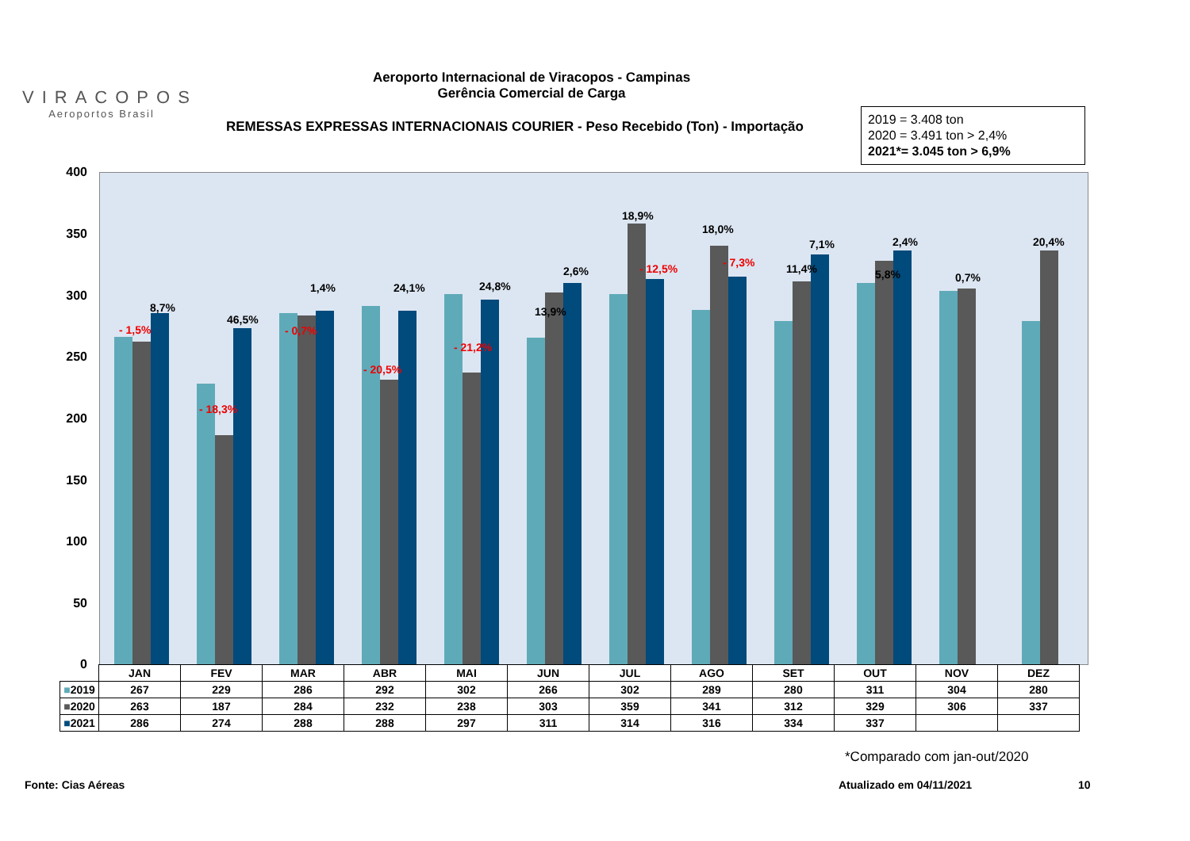VIRACOPOS
Aeroportos Brasil
Aeroporto Internacional de Viracopos - Campinas
Gerência Comercial de Carga
REMESSAS EXPRESSAS INTERNACIONAIS COURIER - Peso Recebido (Ton) - Importação
2019 = 3.408 ton
2020 = 3.491 ton > 2,4%
2021*= 3.045 ton > 6,9%
400
350
300
250
200
150
100
50
0
- 1,5%
8,7%
- 18,3%
46,5%
- 0,7%
1,4%
- 20,5%
24,1%
- 21,2%
24,8%
13,9%
2,6% - 12,5%
18,9%
- 7,3%
18,0%
11,4%
7,1%
5,8%
2,4%
0,7%
20,4%
| | JAN | FEV | MAR | ABR | MAI | JUN | JUL | AGO | SET | OUT | NOV | DEZ |
| --- | --- | --- | --- | --- | --- | --- | --- | --- | --- | --- | --- | --- |
| ■ 2019 | 267 | 229 | 286 | 292 | 302 | 266 | 302 | 289 | 280 | 311 | 304 | 280 |
| ■ 2020 | 263 | 187 | 284 | 232 | 238 | 303 | 359 | 341 | 312 | 329 | 306 | 337 |
| ■ 2021 | 286 | 274 | 288 | 288 | 297 | 311 | 314 | 316 | 334 | 337 | | |
*Comparado com jan-out/2020
Fonte: Cias Aéreas Atualizado em 04/11/2021 10